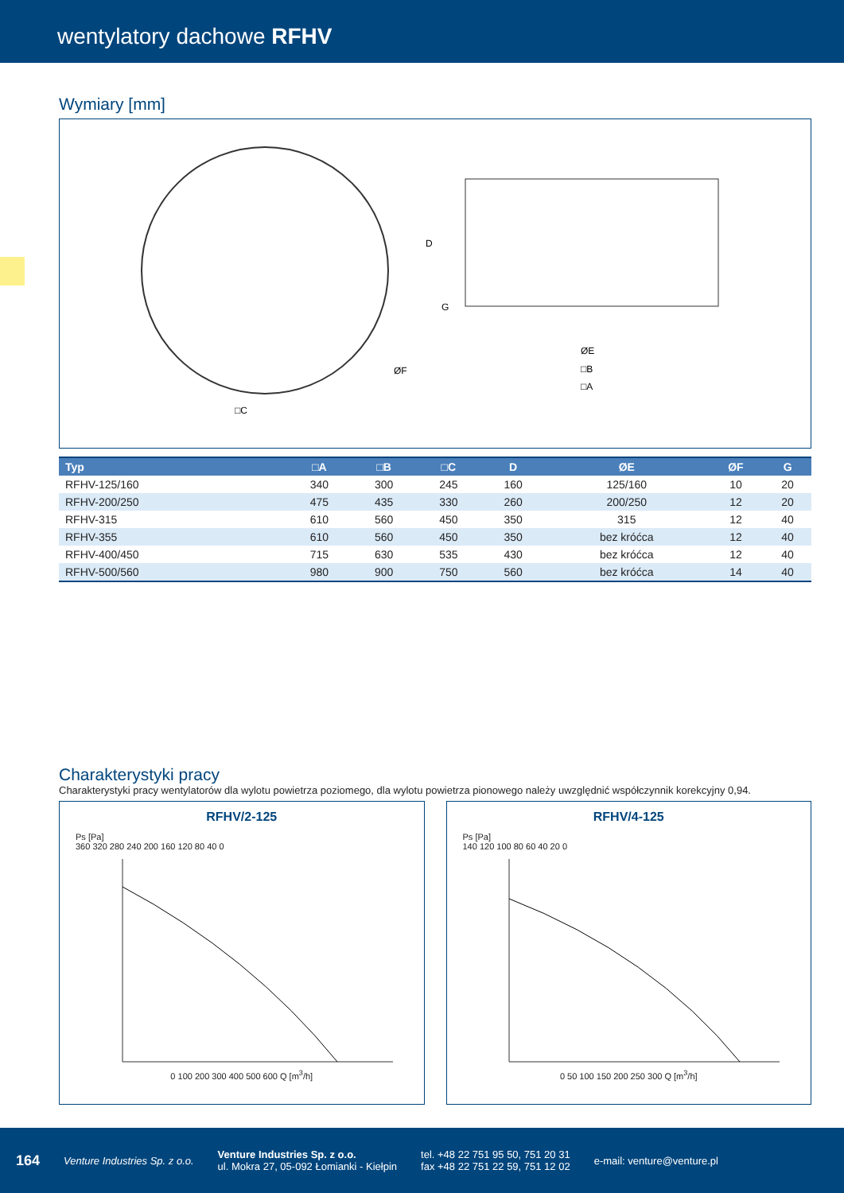wentylatory dachowe RFHV
Wymiary [mm]
□C
ØE
□B
□A
D
G
ØF
| Typ | □A | □B | □C | D | ØE | ØF | G |
| --- | --- | --- | --- | --- | --- | --- | --- |
| RFHV-125/160 | 340 | 300 | 245 | 160 | 125/160 | 10 | 20 |
| RFHV-200/250 | 475 | 435 | 330 | 260 | 200/250 | 12 | 20 |
| RFHV-315 | 610 | 560 | 450 | 350 | 315 | 12 | 40 |
| RFHV-355 | 610 | 560 | 450 | 350 | bez króćca | 12 | 40 |
| RFHV-400/450 | 715 | 630 | 535 | 430 | bez króćca | 12 | 40 |
| RFHV-500/560 | 980 | 900 | 750 | 560 | bez króćca | 14 | 40 |
Charakterystyki pracy
Charakterystyki pracy wentylatorów dla wylotu powietrza poziomego, dla wylotu powietrza pionowego należy uwzględnić współczynnik korekcyjny 0,94.
RFHV/2-125
Ps [Pa]
360 320 280 240 200 160 120 80 40 0
0 100 200 300 400 500 600 Q [m<sup>3</sup>/h]
RFHV/4-125
Ps [Pa]
140 120 100 80 60 40 20 0
0 50 100 150 200 250 300 Q [m<sup>3</sup>/h]
164 Venture Industries Sp. z o.o.
Venture Industries Sp. z o.o.
ul. Mokra 27, 05-092 Łomianki - Kiełpin
tel. +48 22 751 95 50, 751 20 31
fax +48 22 751 22 59, 751 12 02
e-mail: venture@venture.pl